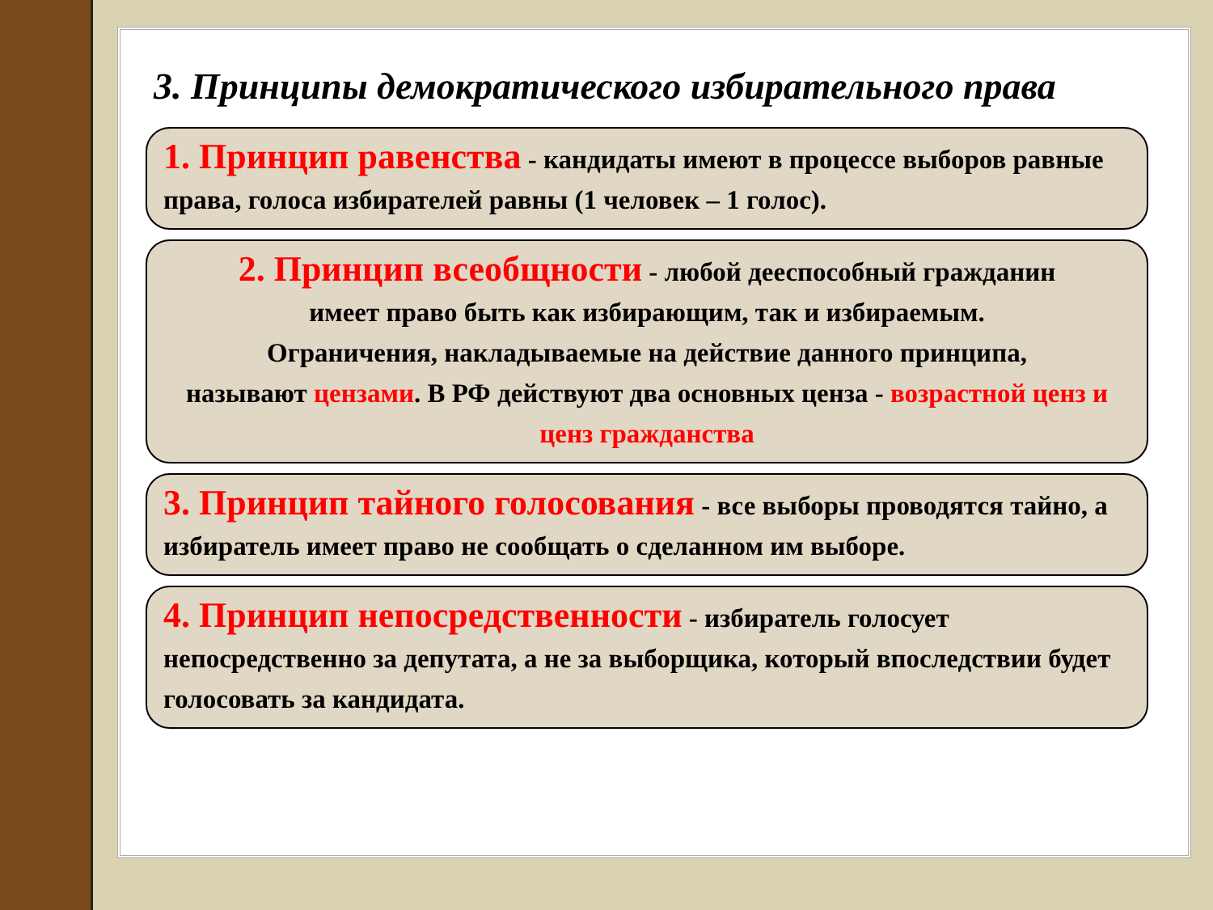3. Принципы демократического избирательного права
1. Принцип равенства - кандидаты имеют в процессе выборов равные права, голоса избирателей равны (1 человек – 1 голос).
2. Принцип всеобщности - любой дееспособный гражданин
имеет право быть как избирающим, так и избираемым.
Ограничения, накладываемые на действие данного принципа,
называют цензами. В РФ действуют два основных ценза - возрастной ценз и ценз гражданства
3. Принцип тайного голосования - все выборы проводятся тайно, а избиратель имеет право не сообщать о сделанном им выборе.
4. Принцип непосредственности - избиратель голосует непосредственно за депутата, а не за выборщика, который впоследствии будет голосовать за кандидата.